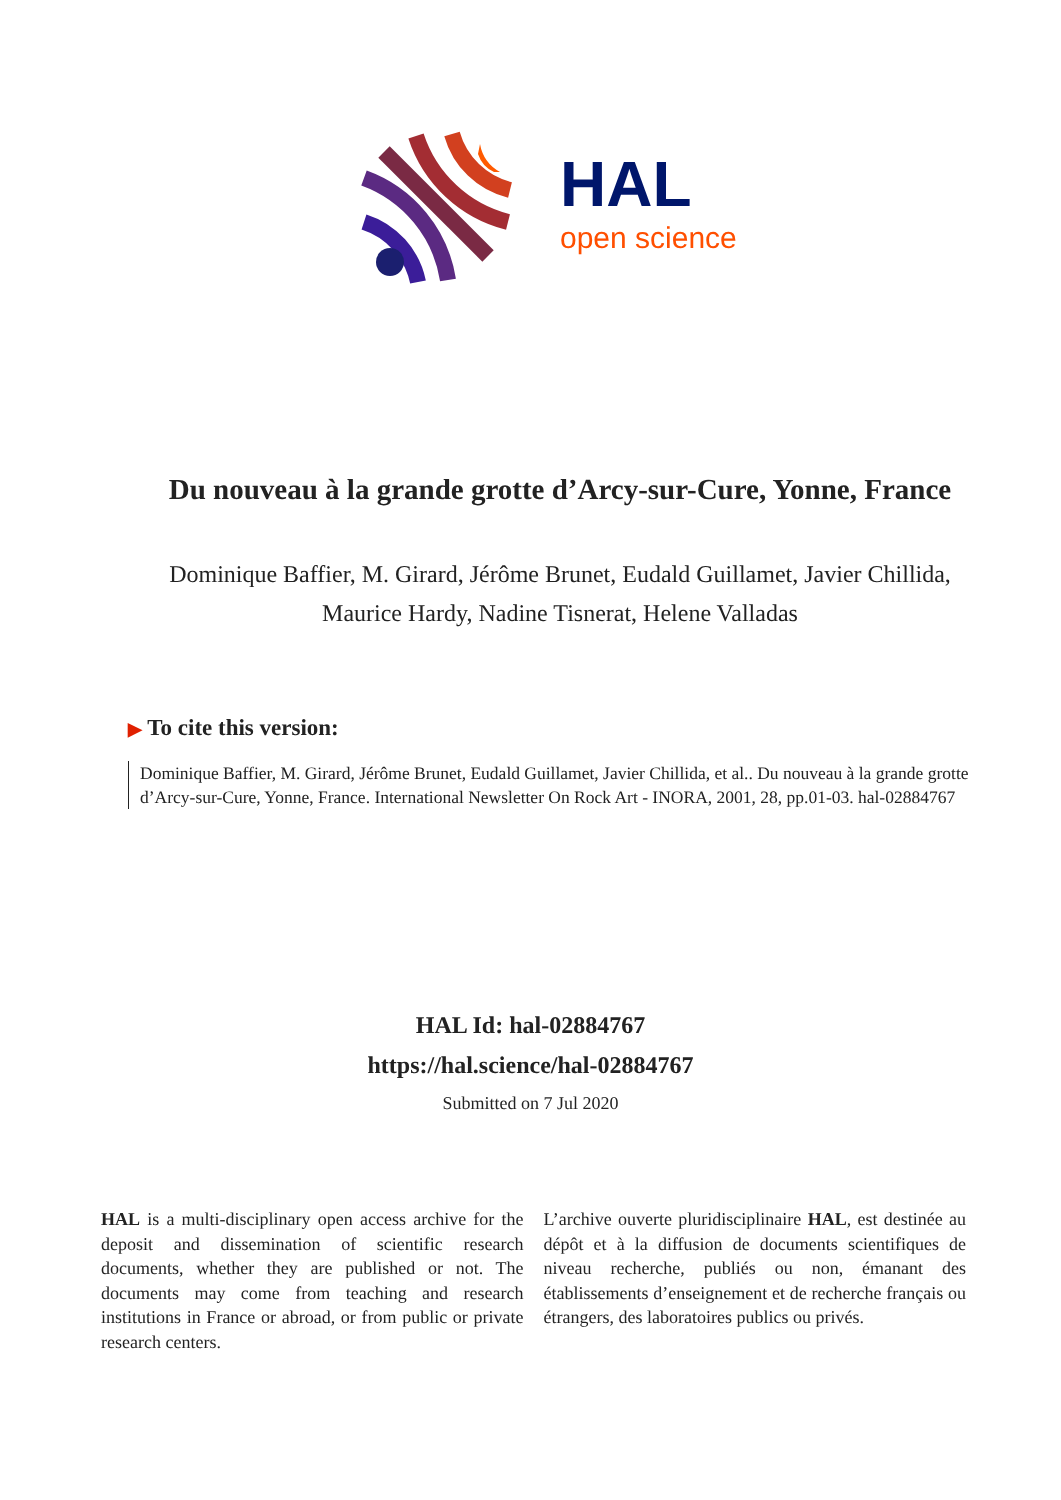HAL
open science
Du nouveau à la grande grotte d’Arcy-sur-Cure, Yonne, France
Dominique Baffier, M. Girard, Jérôme Brunet, Eudald Guillamet, Javier Chillida, Maurice Hardy, Nadine Tisnerat, Helene Valladas
▶ To cite this version:
Dominique Baffier, M. Girard, Jérôme Brunet, Eudald Guillamet, Javier Chillida, et al.. Du nouveau à la grande grotte d’Arcy-sur-Cure, Yonne, France. International Newsletter On Rock Art - INORA, 2001, 28, pp.01-03. hal-02884767
HAL Id: hal-02884767
https://hal.science/hal-02884767
Submitted on 7 Jul 2020
HAL is a multi-disciplinary open access archive for the deposit and dissemination of scientific research documents, whether they are published or not. The documents may come from teaching and research institutions in France or abroad, or from public or private research centers.
L’archive ouverte pluridisciplinaire HAL, est destinée au dépôt et à la diffusion de documents scientifiques de niveau recherche, publiés ou non, émanant des établissements d’enseignement et de recherche français ou étrangers, des laboratoires publics ou privés.